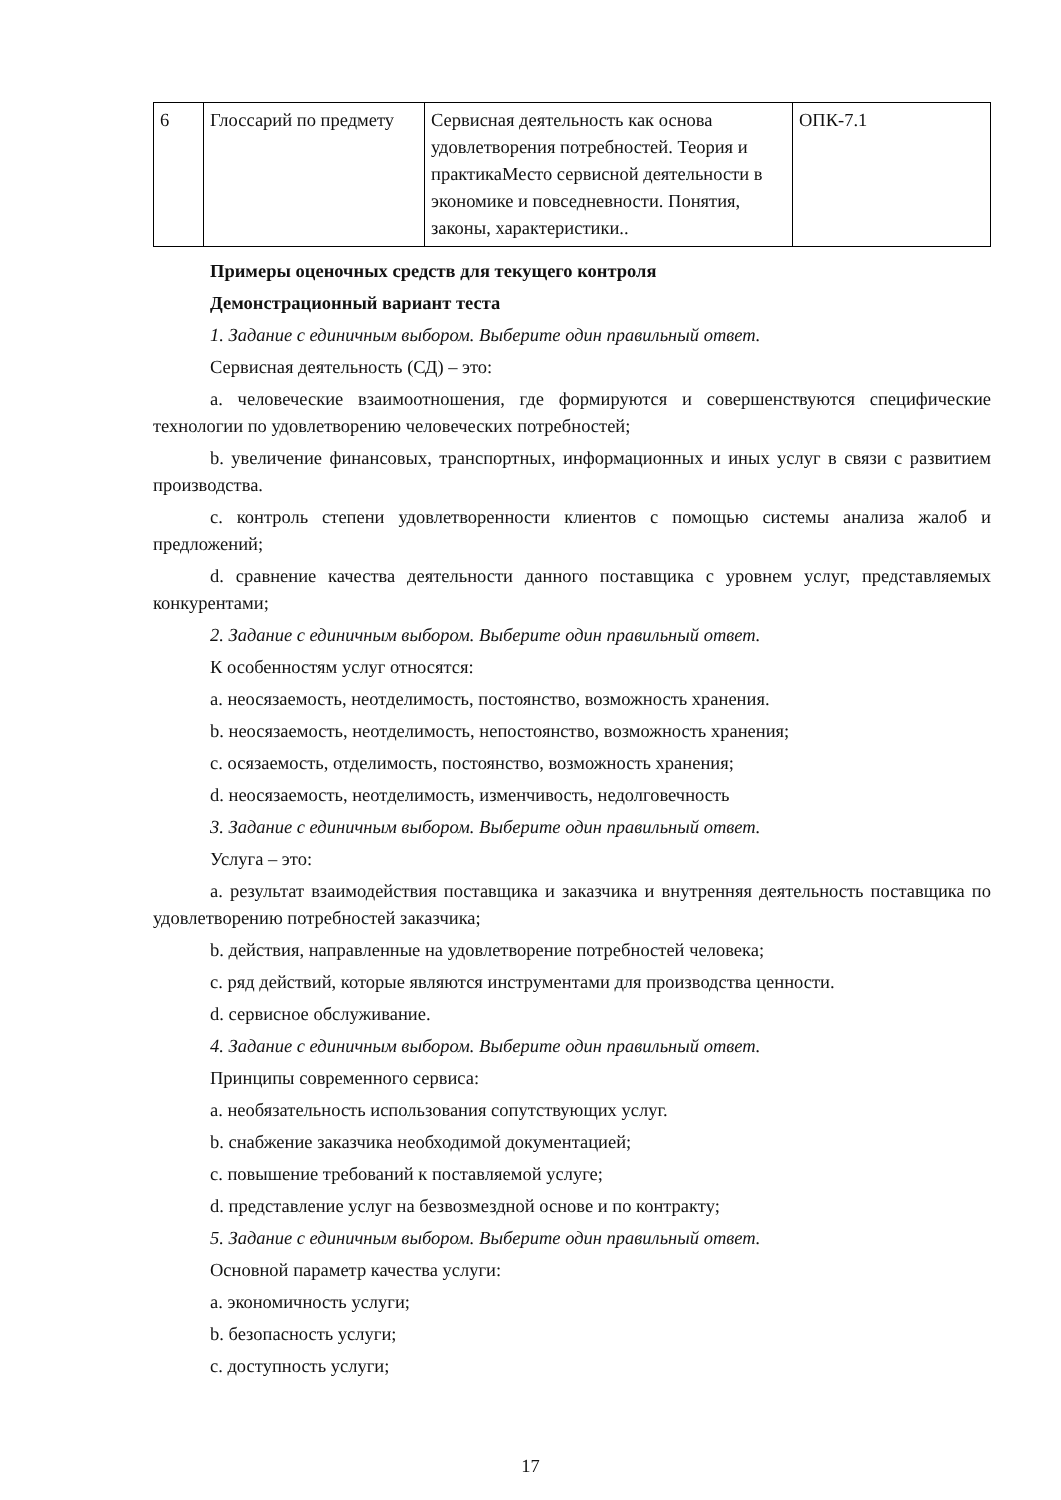| 6 | Глоссарий по предмету | Сервисная деятельность как основа удовлетворения потребностей. Теория и практикаМесто сервисной деятельности в экономике и повседневности. Понятия, законы, характеристики.. | ОПК-7.1 |
Примеры оценочных средств для текущего контроля
Демонстрационный вариант теста
1. Задание с единичным выбором. Выберите один правильный ответ.
Сервисная деятельность (СД) – это:
a. человеческие взаимоотношения, где формируются и совершенствуются специфические технологии по удовлетворению человеческих потребностей;
b. увеличение финансовых, транспортных, информационных и иных услуг в связи с развитием производства.
c. контроль степени удовлетворенности клиентов с помощью системы анализа жалоб и предложений;
d. сравнение качества деятельности данного поставщика с уровнем услуг, представляемых конкурентами;
2. Задание с единичным выбором. Выберите один правильный ответ.
К особенностям услуг относятся:
a. неосязаемость, неотделимость, постоянство, возможность хранения.
b. неосязаемость, неотделимость, непостоянство, возможность хранения;
c. осязаемость, отделимость, постоянство, возможность хранения;
d. неосязаемость, неотделимость, изменчивость, недолговечность
3. Задание с единичным выбором. Выберите один правильный ответ.
Услуга – это:
a. результат взаимодействия поставщика и заказчика и внутренняя деятельность поставщика по удовлетворению потребностей заказчика;
b. действия, направленные на удовлетворение потребностей человека;
c. ряд действий, которые являются инструментами для производства ценности.
d. сервисное обслуживание.
4. Задание с единичным выбором. Выберите один правильный ответ.
Принципы современного сервиса:
a. необязательность использования сопутствующих услуг.
b. снабжение заказчика необходимой документацией;
c. повышение требований к поставляемой услуге;
d. представление услуг на безвозмездной основе и по контракту;
5. Задание с единичным выбором. Выберите один правильный ответ.
Основной параметр качества услуги:
a. экономичность услуги;
b. безопасность услуги;
c. доступность услуги;
17